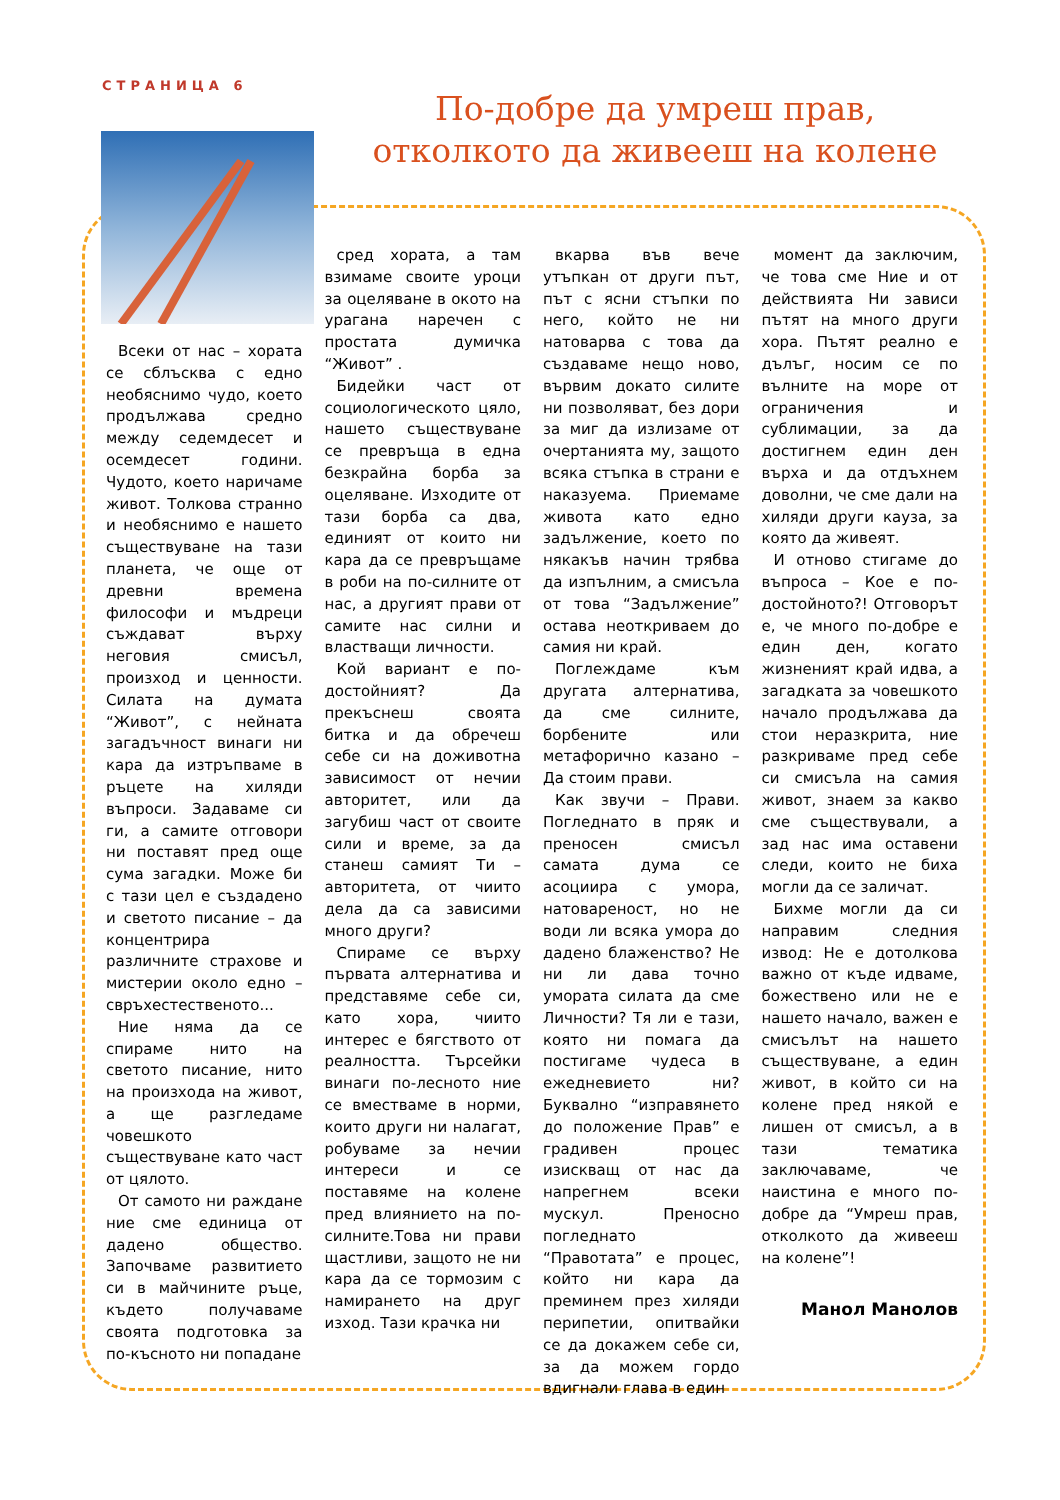СТРАНИЦА 6
По-добре да умреш прав, отколкото да живееш на колене
Всеки от нас – хората се сблъсква с едно необяснимо чудо, което продължава средно между седемдесет и осемдесет години. Чудото, което наричаме живот. Толкова странно и необяснимо е нашето съществуване на тази планета, че още от древни времена философи и мъдреци съждават върху неговия смисъл, произход и ценности. Силата на думата “Живот”, с нейната загадъчност винаги ни кара да изтръпваме в ръцете на хиляди въпроси. Задаваме си ги, а самите отговори ни поставят пред още сума загадки. Може би с тази цел е създадено и светото писание – да концентрира различните страхове и мистерии около едно – свръхестественото...
Ние няма да се спираме нито на светото писание, нито на произхода на живот, а ще разгледаме човешкото съществуване като част от цялото.
От самото ни раждане ние сме единица от дадено общество. Започваме развитието си в майчините ръце, където получаваме своята подготовка за по-късното ни попадане
сред хората, а там взимаме своите уроци за оцеляване в окото на урагана наречен с простата думичка “Живот” .
Бидейки част от социологическото цяло, нашето съществуване се превръща в една безкрайна борба за оцеляване. Изходите от тази борба са два, единият от които ни кара да се превръщаме в роби на по-силните от нас, а другият прави от самите нас силни и властващи личности.
Кой вариант е по-достойният? Да прекъснеш своята битка и да обречеш себе си на доживотна зависимост от нечии авторитет, или да загубиш част от своите сили и време, за да станеш самият Ти – авторитета, от чиито дела да са зависими много други?
Спираме се върху първата алтернатива и представяме себе си, като хора, чиито интерес е бягството от реалността. Търсейки винаги по-лесното ние се вместваме в норми, които други ни налагат, робуваме за нечии интереси и се поставяме на колене пред влиянието на по-силните.Това ни прави щастливи, защото не ни кара да се тормозим с намирането на друг изход. Тази крачка ни
вкарва във вече утъпкан от други път, път с ясни стъпки по него, който не ни натоварва с това да създаваме нещо ново, вървим докато силите ни позволяват, без дори за миг да излизаме от очертанията му, защото всяка стъпка в страни е наказуема. Приемаме живота като едно задължение, което по някакъв начин трябва да изпълним, а смисъла от това “Задължение” остава неоткриваем до самия ни край.
Поглеждаме към другата алтернатива, да сме силните, борбените или метафорично казано – Да стоим прави.
Как звучи – Прави. Погледнато в пряк и преносен смисъл самата дума се асоциира с умора, натовареност, но не води ли всяка умора до дадено блаженство? Не ни ли дава точно умората силата да сме Личности? Тя ли е тази, която ни помага да постигаме чудеса в ежедневието ни? Буквално “изправянето до положение Прав” е градивен процес изискващ от нас да напрегнем всеки мускул. Преносно погледнато “Правотата” е процес, който ни кара да преминем през хиляди перипетии, опитвайки се да докажем себе си, за да можем гордо вдигнали глава в един
момент да заключим, че това сме Ние и от действията Ни зависи пътят на много други хора. Пътят реално е дълъг, носим се по вълните на море от ограничения и сублимации, за да достигнем един ден върха и да отдъхнем доволни, че сме дали на хиляди други кауза, за която да живеят.
И отново стигаме до въпроса – Кое е по-достойното?! Отговорът е, че много по-добре е един ден, когато жизненият край идва, а загадката за човешкото начало продължава да стои неразкрита, ние разкриваме пред себе си смисъла на самия живот, знаем за какво сме съществували, а зад нас има оставени следи, които не биха могли да се заличат.
Бихме могли да си направим следния извод: Не е дотолкова важно от къде идваме, божествено или не е нашето начало, важен е смисълът на нашето съществуване, а един живот, в който си на колене пред някой е лишен от смисъл, а в тази тематика заключаваме, че наистина е много по-добре да “Умреш прав, отколкото да живееш на колене”!
Манол Манолов